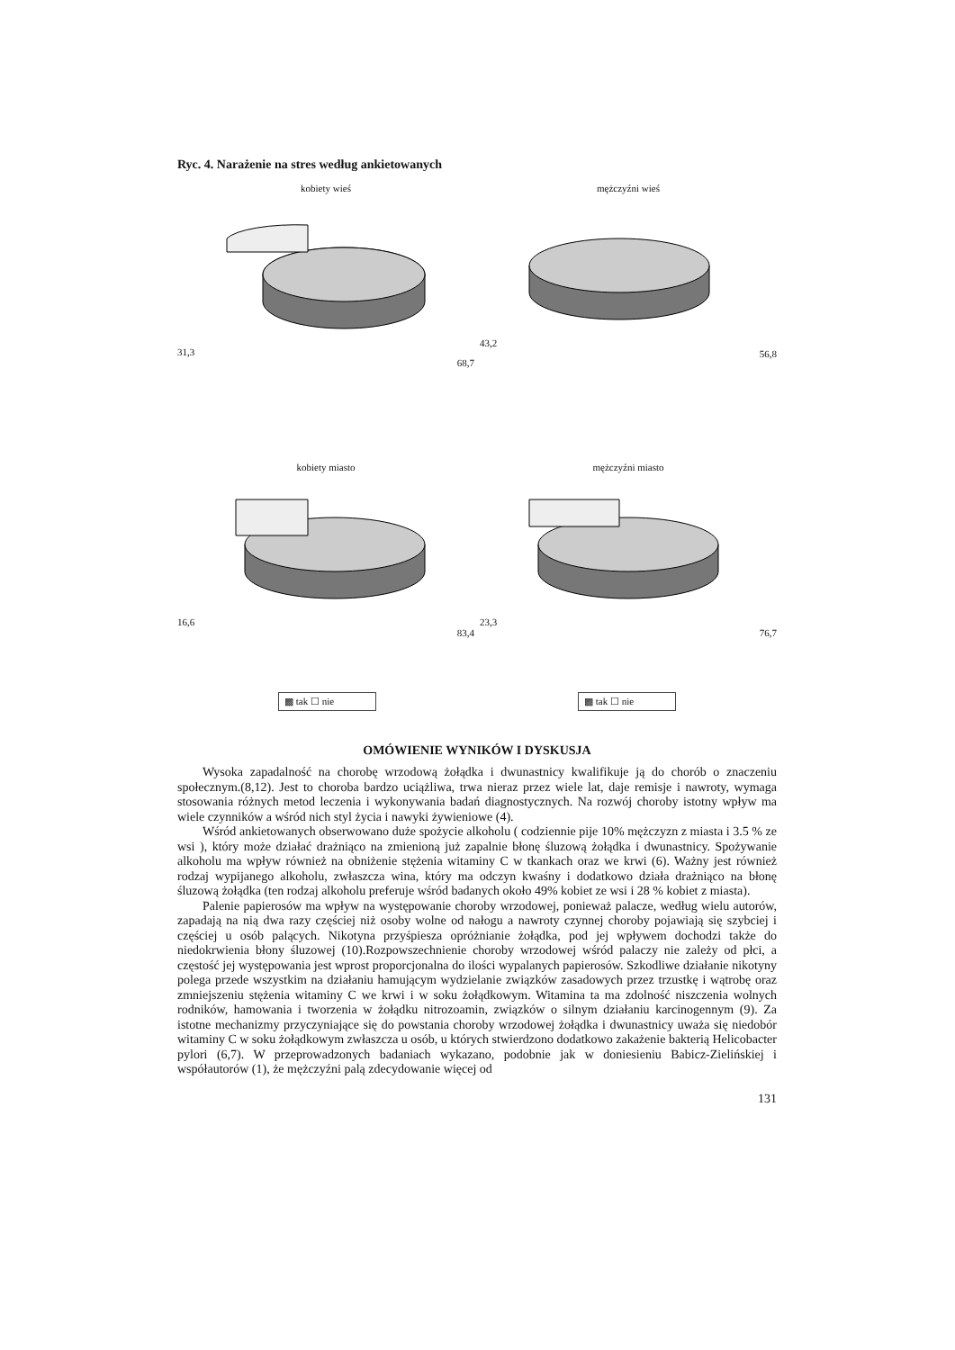Ryc. 4. Narażenie na stres według ankietowanych
kobiety wieś
31,3
68,7
mężczyźni wieś
43,2
56,8
kobiety miasto
16,6
83,4
mężczyźni miasto
23,3
76,7
▩ tak ☐ nie ▩ tak ☐ nie
OMÓWIENIE WYNIKÓW I DYSKUSJA
Wysoka zapadalność na chorobę wrzodową żołądka i dwunastnicy kwalifikuje ją do chorób o znaczeniu społecznym.(8,12). Jest to choroba bardzo uciążliwa, trwa nieraz przez wiele lat, daje remisje i nawroty, wymaga stosowania różnych metod leczenia i wykonywania badań diagnostycznych. Na rozwój choroby istotny wpływ ma wiele czynników a wśród nich styl życia i nawyki żywieniowe (4).
Wśród ankietowanych obserwowano duże spożycie alkoholu ( codziennie pije 10% mężczyzn z miasta i 3.5 % ze wsi ), który może działać drażniąco na zmienioną już zapalnie błonę śluzową żołądka i dwunastnicy. Spożywanie alkoholu ma wpływ również na obniżenie stężenia witaminy C w tkankach oraz we krwi (6). Ważny jest również rodzaj wypijanego alkoholu, zwłaszcza wina, który ma odczyn kwaśny i dodatkowo działa drażniąco na błonę śluzową żołądka (ten rodzaj alkoholu preferuje wśród badanych około 49% kobiet ze wsi i 28 % kobiet z miasta).
Palenie papierosów ma wpływ na występowanie choroby wrzodowej, ponieważ palacze, według wielu autorów, zapadają na nią dwa razy częściej niż osoby wolne od nałogu a nawroty czynnej choroby pojawiają się szybciej i częściej u osób palących. Nikotyna przyśpiesza opróżnianie żołądka, pod jej wpływem dochodzi także do niedokrwienia błony śluzowej (10).Rozpowszechnienie choroby wrzodowej wśród palaczy nie zależy od płci, a częstość jej występowania jest wprost proporcjonalna do ilości wypalanych papierosów. Szkodliwe działanie nikotyny polega przede wszystkim na działaniu hamującym wydzielanie związków zasadowych przez trzustkę i wątrobę oraz zmniejszeniu stężenia witaminy C we krwi i w soku żołądkowym. Witamina ta ma zdolność niszczenia wolnych rodników, hamowania i tworzenia w żołądku nitrozoamin, związków o silnym działaniu karcinogennym (9). Za istotne mechanizmy przyczyniające się do powstania choroby wrzodowej żołądka i dwunastnicy uważa się niedobór witaminy C w soku żołądkowym zwłaszcza u osób, u których stwierdzono dodatkowo zakażenie bakterią Helicobacter pylori (6,7). W przeprowadzonych badaniach wykazano, podobnie jak w doniesieniu Babicz-Zielińskiej i współautorów (1), że mężczyźni palą zdecydowanie więcej od
131